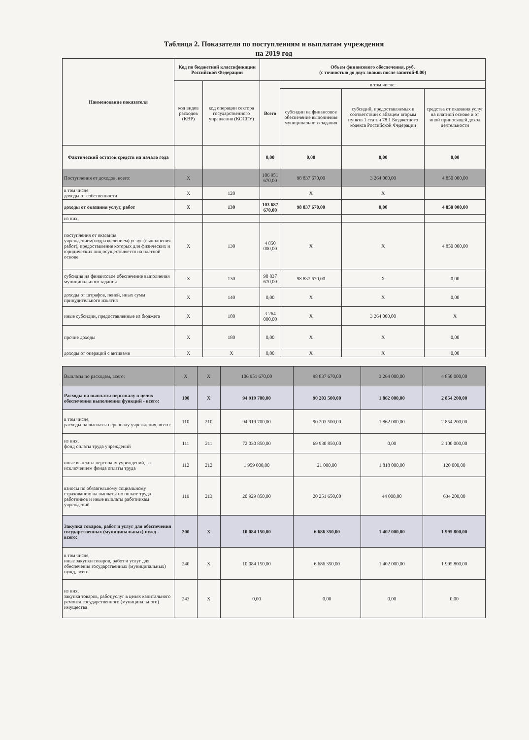Таблица 2. Показатели по поступлениям и выплатам учреждения
на 2019 год
| Наименование показателя | Код по бюджетной классификации Российской Федерации | | Объем финансового обеспечения, руб. (с точностью до двух знаков после запятой-0.00) | | | |
| --- | --- | --- | --- | --- | --- | --- |
| | код видов расходов (КВР) | код операции сектора государственного управления (КОСГУ) | Всего | в том числе: | | |
| | | | | субсидии на финансовое обеспечение выполнения муниципального задания | субсидий, предоставляемых в соответствии с абзацем вторым пункта 1 статьи 78.1 Бюджетного кодекса Российской Федерации | средства от оказания услуг на платной основе и от иной приносящей доход деятельности |
| Фактический остаток средств на начало года | | | 0,00 | 0,00 | 0,00 | 0,00 |
| Поступления от доходов, всего: | X | | 106 951 670,00 | 98 837 670,00 | 3 264 000,00 | 4 850 000,00 |
| в том числе: доходы от собственности | X | 120 | | X | X | |
| доходы от оказания услуг, работ | X | 130 | 103 687 670,00 | 98 837 670,00 | 0,00 | 4 850 000,00 |
| из них, | | | | | | |
| поступления от оказания учреждением(подразделением) услуг (выполнения работ), предоставление которых для физических и юридических лиц осуществляется на платной основе | X | 130 | 4 850 000,00 | X | X | 4 850 000,00 |
| субсидия на финансовое обеспечение выполнения муниципального задания | X | 130 | 98 837 670,00 | 98 837 670,00 | X | 0,00 |
| доходы от штрафов, пеней, иных сумм принудительного изъятия | X | 140 | 0,00 | X | X | 0,00 |
| иные субсидии, предоставленные из бюджета | X | 180 | 3 264 000,00 | X | 3 264 000,00 | X |
| прочие доходы | X | 180 | 0,00 | X | X | 0,00 |
| доходы от операций с активами | X | X | 0,00 | X | X | 0,00 |
| Выплаты по расходам, всего: | X | X | 106 951 670,00 | 98 837 670,00 | 3 264 000,00 | 4 850 000,00 |
| Расходы на выплаты персоналу в целях обеспечения выполнения функций - всего: | 100 | X | 94 919 700,00 | 90 203 500,00 | 1 862 000,00 | 2 854 200,00 |
| в том числе, расходы на выплаты персоналу учреждения, всего: | 110 | 210 | 94 919 700,00 | 90 203 500,00 | 1 862 000,00 | 2 854 200,00 |
| из них, фонд оплаты труда учреждений | 111 | 211 | 72 030 850,00 | 69 930 850,00 | 0,00 | 2 100 000,00 |
| иные выплаты персоналу учреждений, за исключением фонда оплаты труда | 112 | 212 | 1 959 000,00 | 21 000,00 | 1 818 000,00 | 120 000,00 |
| взносы по обязательному социальному страхованию на выплаты по оплате труда работников и иные выплаты работникам учреждений | 119 | 213 | 20 929 850,00 | 20 251 650,00 | 44 000,00 | 634 200,00 |
| Закупка товаров, работ и услуг для обеспечения государственных (муниципальных) нужд - всего: | 200 | X | 10 084 150,00 | 6 686 350,00 | 1 402 000,00 | 1 995 800,00 |
| в том числе, иные закупки товаров, работ и услуг для обеспечения государственных (муниципальных) нужд, всего | 240 | X | 10 084 150,00 | 6 686 350,00 | 1 402 000,00 | 1 995 800,00 |
| из них, закупка товаров, работ,услуг в целях капитального ремонта государственного (муниципального) имущества | 243 | X | 0,00 | 0,00 | 0,00 | 0,00 |